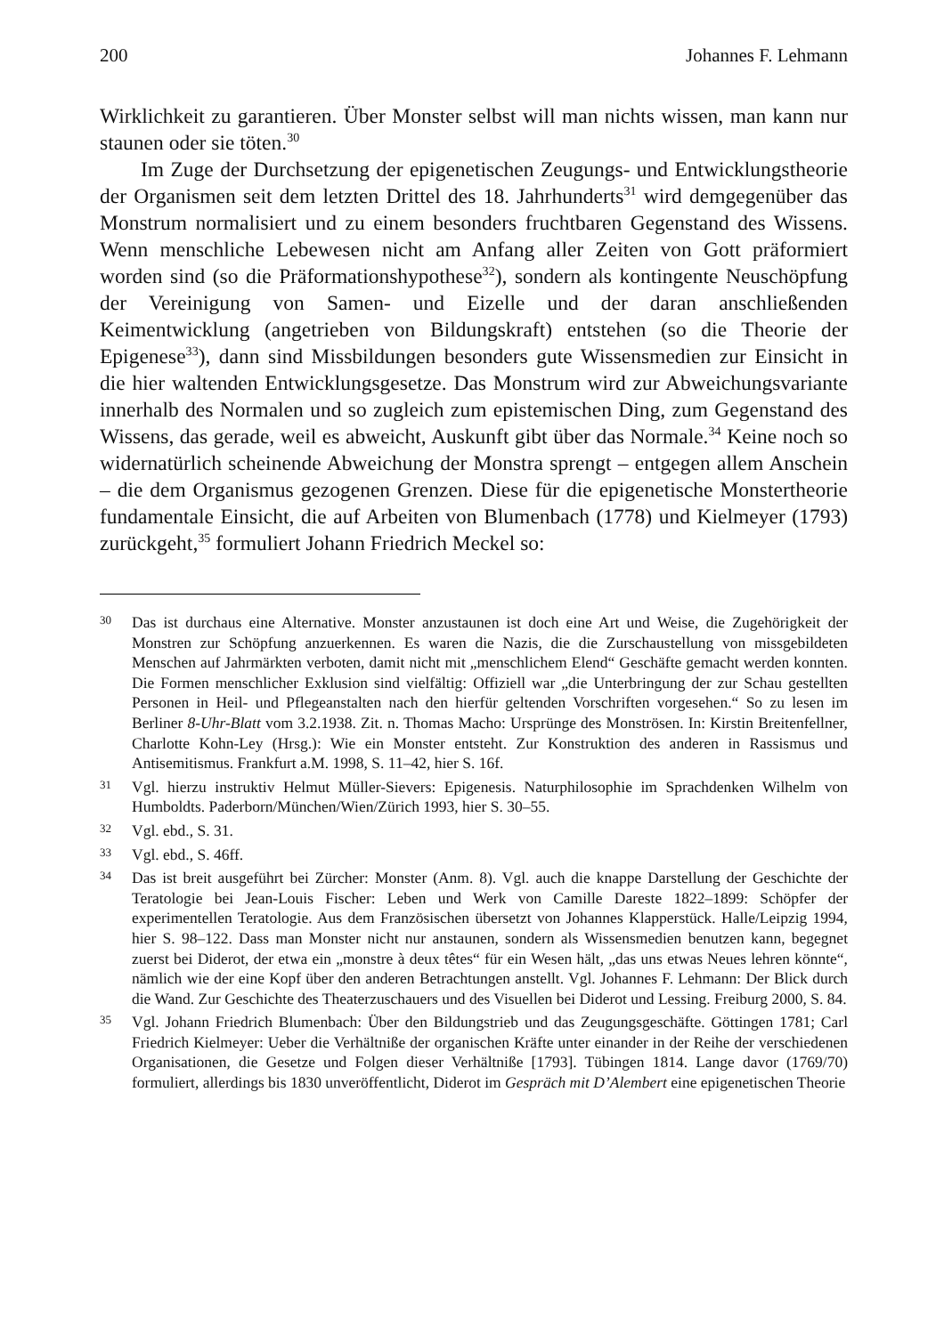200 Johannes F. Lehmann
Wirklichkeit zu garantieren. Über Monster selbst will man nichts wissen, man kann nur staunen oder sie töten.<sup>30</sup>
Im Zuge der Durchsetzung der epigenetischen Zeugungs- und Entwicklungstheorie der Organismen seit dem letzten Drittel des 18. Jahrhunderts<sup>31</sup> wird demgegenüber das Monstrum normalisiert und zu einem besonders fruchtbaren Gegenstand des Wissens. Wenn menschliche Lebewesen nicht am Anfang aller Zeiten von Gott präformiert worden sind (so die Präformationshypothese<sup>32</sup>), sondern als kontingente Neuschöpfung der Vereinigung von Samen- und Eizelle und der daran anschließenden Keimentwicklung (angetrieben von Bildungskraft) entstehen (so die Theorie der Epigenese<sup>33</sup>), dann sind Missbildungen besonders gute Wissensmedien zur Einsicht in die hier waltenden Entwicklungsgesetze. Das Monstrum wird zur Abweichungsvariante innerhalb des Normalen und so zugleich zum epistemischen Ding, zum Gegenstand des Wissens, das gerade, weil es abweicht, Auskunft gibt über das Normale.<sup>34</sup> Keine noch so widernatürlich scheinende Abweichung der Monstra sprengt – entgegen allem Anschein – die dem Organismus gezogenen Grenzen. Diese für die epigenetische Monstertheorie fundamentale Einsicht, die auf Arbeiten von Blumenbach (1778) und Kielmeyer (1793) zurückgeht,<sup>35</sup> formuliert Johann Friedrich Meckel so:
30 Das ist durchaus eine Alternative. Monster anzustaunen ist doch eine Art und Weise, die Zugehörigkeit der Monstren zur Schöpfung anzuerkennen. Es waren die Nazis, die die Zurschaustellung von missgebildeten Menschen auf Jahrmärkten verboten, damit nicht mit „menschlichem Elend“ Geschäfte gemacht werden konnten. Die Formen menschlicher Exklusion sind vielfältig: Offiziell war „die Unterbringung der zur Schau gestellten Personen in Heil- und Pflegeanstalten nach den hierfür geltenden Vorschriften vorgesehen.“ So zu lesen im Berliner 8-Uhr-Blatt vom 3.2.1938. Zit. n. Thomas Macho: Ursprünge des Monströsen. In: Kirstin Breitenfellner, Charlotte Kohn-Ley (Hrsg.): Wie ein Monster entsteht. Zur Konstruktion des anderen in Rassismus und Antisemitismus. Frankfurt a.M. 1998, S. 11–42, hier S. 16f.
31 Vgl. hierzu instruktiv Helmut Müller-Sievers: Epigenesis. Naturphilosophie im Sprachdenken Wilhelm von Humboldts. Paderborn/München/Wien/Zürich 1993, hier S. 30–55.
32 Vgl. ebd., S. 31.
33 Vgl. ebd., S. 46ff.
34 Das ist breit ausgeführt bei Zürcher: Monster (Anm. 8). Vgl. auch die knappe Darstellung der Geschichte der Teratologie bei Jean-Louis Fischer: Leben und Werk von Camille Dareste 1822–1899: Schöpfer der experimentellen Teratologie. Aus dem Französischen übersetzt von Johannes Klapperstück. Halle/Leipzig 1994, hier S. 98–122. Dass man Monster nicht nur anstaunen, sondern als Wissensmedien benutzen kann, begegnet zuerst bei Diderot, der etwa ein „monstre à deux têtes“ für ein Wesen hält, „das uns etwas Neues lehren könnte“, nämlich wie der eine Kopf über den anderen Betrachtungen anstellt. Vgl. Johannes F. Lehmann: Der Blick durch die Wand. Zur Geschichte des Theaterzuschauers und des Visuellen bei Diderot und Lessing. Freiburg 2000, S. 84.
35 Vgl. Johann Friedrich Blumenbach: Über den Bildungstrieb und das Zeugungsgeschäfte. Göttingen 1781; Carl Friedrich Kielmeyer: Ueber die Verhältniße der organischen Kräfte unter einander in der Reihe der verschiedenen Organisationen, die Gesetze und Folgen dieser Verhältniße [1793]. Tübingen 1814. Lange davor (1769/70) formuliert, allerdings bis 1830 unveröffentlicht, Diderot im Gespräch mit D’Alembert eine epigenetischen Theorie